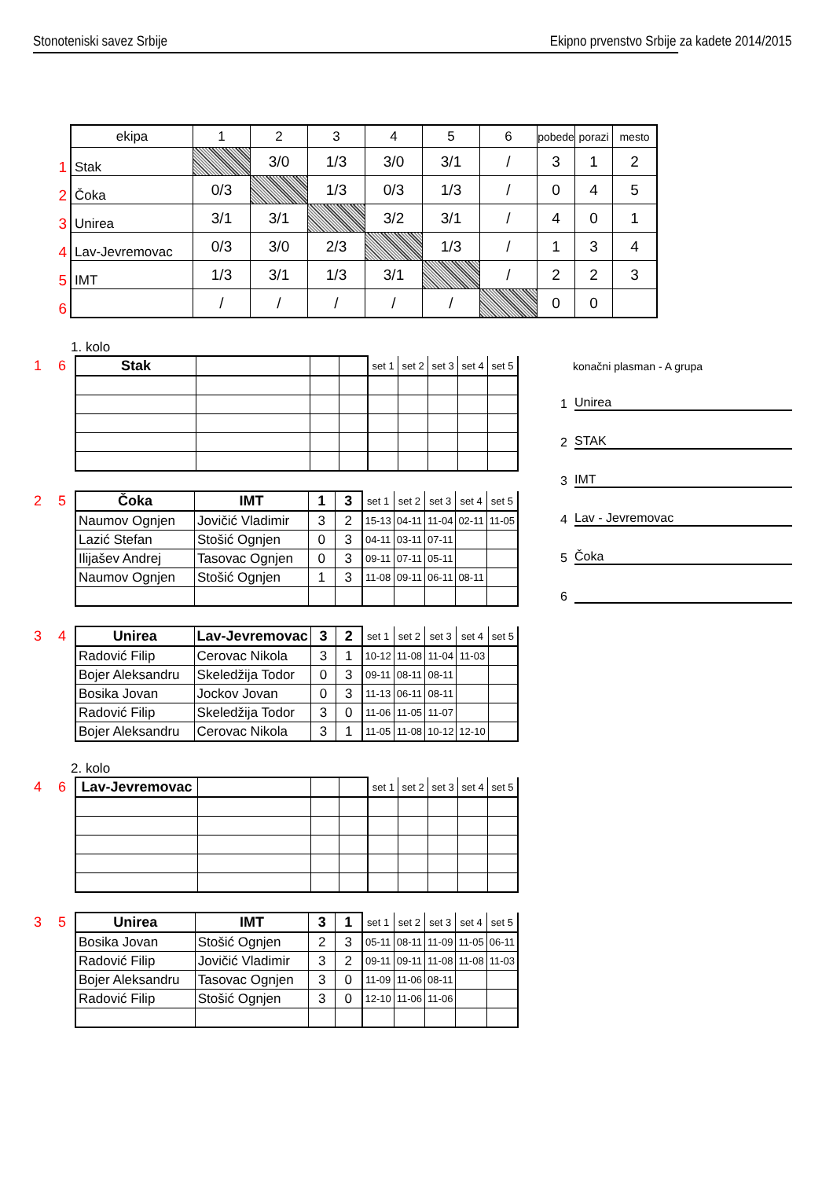Stonoteniski savez Srbije Ekipno prvenstvo Srbije za kadete 2014/2015
| | ekipa | 1 | 2 | 3 | 4 | 5 | 6 | pobede | porazi | mesto |
| 1 | Stak | | 3/0 | 1/3 | 3/0 | 3/1 | / | 3 | 1 | 2 |
| 2 | Čoka | 0/3 | | 1/3 | 0/3 | 1/3 | / | 0 | 4 | 5 |
| 3 | Unirea | 3/1 | 3/1 | | 3/2 | 3/1 | / | 4 | 0 | 1 |
| 4 | Lav-Jevremovac | 0/3 | 3/0 | 2/3 | | 1/3 | / | 1 | 3 | 4 |
| 5 | IMT | 1/3 | 3/1 | 1/3 | 3/1 | | / | 2 | 2 | 3 |
| 6 | | / | / | / | / | / | | 0 | 0 | |
1. kolo
| 1 6 | Stak | | | | set 1 | set 2 | set 3 | set 4 | set 5 |
| 2 5 | Čoka | IMT | 1 | 3 | set 1 | set 2 | set 3 | set 4 | set 5 |
| | Naumov Ognjen | Jovičić Vladimir | 3 | 2 | 15-13 | 04-11 | 11-04 | 02-11 | 11-05 |
| | Lazić Stefan | Stošić Ognjen | 0 | 3 | 04-11 | 03-11 | 07-11 | | |
| | Ilijašev Andrej | Tasovac Ognjen | 0 | 3 | 09-11 | 07-11 | 05-11 | | |
| | Naumov Ognjen | Stošić Ognjen | 1 | 3 | 11-08 | 09-11 | 06-11 | 08-11 | |
| 3 4 | Unirea | Lav-Jevremovac | 3 | 2 | set 1 | set 2 | set 3 | set 4 | set 5 |
| | Radović Filip | Cerovac Nikola | 3 | 1 | 10-12 | 11-08 | 11-04 | 11-03 | |
| | Bojer Aleksandru | Skeledžija Todor | 0 | 3 | 09-11 | 08-11 | 08-11 | | |
| | Bosika Jovan | Jockov Jovan | 0 | 3 | 11-13 | 06-11 | 08-11 | | |
| | Radović Filip | Skeledžija Todor | 3 | 0 | 11-06 | 11-05 | 11-07 | | |
| | Bojer Aleksandru | Cerovac Nikola | 3 | 1 | 11-05 | 11-08 | 10-12 | 12-10 | |
2. kolo
| 4 6 | Lav-Jevremovac | | | | set 1 | set 2 | set 3 | set 4 | set 5 |
| 3 5 | Unirea | IMT | 3 | 1 | set 1 | set 2 | set 3 | set 4 | set 5 |
| | Bosika Jovan | Stošić Ognjen | 2 | 3 | 05-11 | 08-11 | 11-09 | 11-05 | 06-11 |
| | Radović Filip | Jovičić Vladimir | 3 | 2 | 09-11 | 09-11 | 11-08 | 11-08 | 11-03 |
| | Bojer Aleksandru | Tasovac Ognjen | 3 | 0 | 11-09 | 11-06 | 08-11 | | |
| | Radović Filip | Stošić Ognjen | 3 | 0 | 12-10 | 11-06 | 11-06 | | |
konačni plasman - A grupa
1 Unirea
2 STAK
3 IMT
4 Lav - Jevremovac
5 Čoka
6